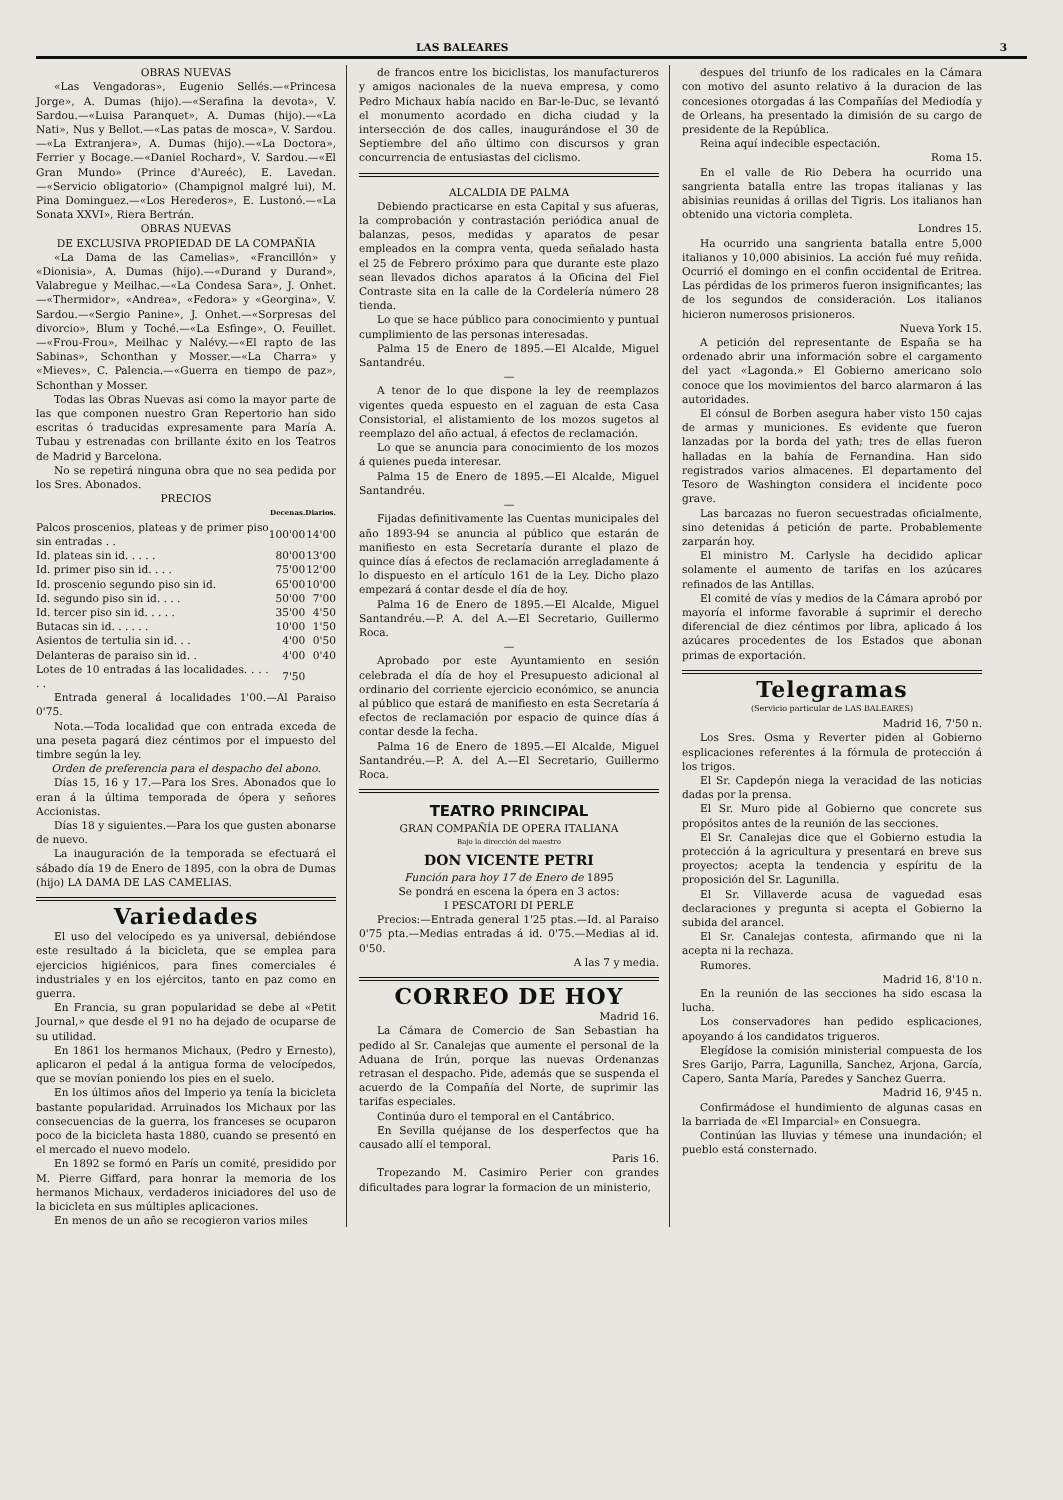LAS BALEARES 3
OBRAS NUEVAS
«Las Vengadoras», Eugenio Sellés.—«Princesa Jorge», A. Dumas (hijo).—«Serafina la devota», V. Sardou.—«Luisa Paranquet», A. Dumas (hijo).—«La Nati», Nus y Bellot.—«Las patas de mosca», V. Sardou.—«La Extranjera», A. Dumas (hijo).—«La Doctora», Ferrier y Bocage.—«Daniel Rochard», V. Sardou.—«El Gran Mundo» (Prince d'Aureéc), E. Lavedan.—«Servicio obligatorio» (Champignol malgré lui), M. Pina Dominguez.—«Los Herederos», E. Lustonó.—«La Sonata XXVI», Riera Bertrán.
OBRAS NUEVAS
DE EXCLUSIVA PROPIEDAD DE LA COMPAÑIA
«La Dama de las Camelias», «Francillón» y «Dionisia», A. Dumas (hijo).—«Durand y Durand», Valabregue y Meilhac.—«La Condesa Sara», J. Onhet.—«Thermidor», «Andrea», «Fedora» y «Georgina», V. Sardou.—«Sergio Panine», J. Onhet.—«Sorpresas del divorcio», Blum y Toché.—«La Esfinge», O. Feuillet.—«Frou-Frou», Meilhac y Nalévy.—«El rapto de las Sabinas», Schonthan y Mosser.—«La Charra» y «Mieves», C. Palencia.—«Guerra en tiempo de paz», Schonthan y Mosser.
Todas las Obras Nuevas asi como la mayor parte de las que componen nuestro Gran Repertorio han sido escritas ó traducidas expresamente para María A. Tubau y estrenadas con brillante éxito en los Teatros de Madrid y Barcelona.
No se repetirá ninguna obra que no sea pedida por los Sres. Abonados.
PRECIOS
| | Decenas. | Diarios. |
| --- | --- | --- |
| Palcos proscenios, plateas y de primer piso sin entradas . . | 100'00 | 14'00 |
| Id. plateas sin id. . . . . | 80'00 | 13'00 |
| Id. primer piso sin id. . . . | 75'00 | 12'00 |
| Id. proscenio segundo piso sin id. | 65'00 | 10'00 |
| Id. segundo piso sin id. . . . | 50'00 | 7'00 |
| Id. tercer piso sin id. . . . . | 35'00 | 4'50 |
| Butacas sin id. . . . . . | 10'00 | 1'50 |
| Asientos de tertulia sin id. . . | 4'00 | 0'50 |
| Delanteras de paraiso sin id. . | 4'00 | 0'40 |
| Lotes de 10 entradas á las localidades. . . . . . | 7'50 | |
Entrada general á localidades 1'00.—Al Paraiso 0'75.
Nota.—Toda localidad que con entrada exceda de una peseta pagará diez céntimos por el impuesto del timbre según la ley.
Orden de preferencia para el despacho del abono.
Días 15, 16 y 17.—Para los Sres. Abonados que lo eran á la última temporada de ópera y señores Accionistas.
Días 18 y siguientes.—Para los que gusten abonarse de nuevo.
La inauguración de la temporada se efectuará el sábado día 19 de Enero de 1895, con la obra de Dumas (hijo) LA DAMA DE LAS CAMELIAS.
Variedades
El uso del velocípedo es ya universal, debiéndose este resultado á la bicicleta, que se emplea para ejercicios higiénicos, para fines comerciales é industriales y en los ejércitos, tanto en paz como en guerra.
En Francia, su gran popularidad se debe al «Petit Journal,» que desde el 91 no ha dejado de ocuparse de su utilidad.
En 1861 los hermanos Michaux, (Pedro y Ernesto), aplicaron el pedal á la antigua forma de velocípedos, que se movían poniendo los pies en el suelo.
En los últimos años del Imperio ya tenía la bicicleta bastante popularidad. Arruinados los Michaux por las consecuencias de la guerra, los franceses se ocuparon poco de la bicicleta hasta 1880, cuando se presentó en el mercado el nuevo modelo.
En 1892 se formó en París un comité, presidido por M. Pierre Giffard, para honrar la memoria de los hermanos Michaux, verdaderos iniciadores del uso de la bicicleta en sus múltiples aplicaciones.
En menos de un año se recogieron varios miles
de francos entre los biciclistas, los manufactureros y amigos nacionales de la nueva empresa, y como Pedro Michaux había nacido en Bar-le-Duc, se levantó el monumento acordado en dicha ciudad y la intersección de dos calles, inaugurándose el 30 de Septiembre del año último con discursos y gran concurrencia de entusiastas del ciclismo.
ALCALDIA DE PALMA
Debiendo practicarse en esta Capital y sus afueras, la comprobación y contrastación periódica anual de balanzas, pesos, medidas y aparatos de pesar empleados en la compra venta, queda señalado hasta el 25 de Febrero próximo para que durante este plazo sean llevados dichos aparatos á la Oficina del Fiel Contraste sita en la calle de la Cordelería número 28 tienda.
Lo que se hace público para conocimiento y puntual cumplimiento de las personas interesadas.
Palma 15 de Enero de 1895.—El Alcalde, Miguel Santandréu.
—
A tenor de lo que dispone la ley de reemplazos vigentes queda espuesto en el zaguan de esta Casa Consistorial, el alistamiento de los mozos sugetos al reemplazo del año actual, á efectos de reclamación.
Lo que se anuncia para conocimiento de los mozos á quienes pueda interesar.
Palma 15 de Enero de 1895.—El Alcalde, Miguel Santandréu.
—
Fijadas definitivamente las Cuentas municipales del año 1893-94 se anuncia al público que estarán de manifiesto en esta Secretaría durante el plazo de quince días á efectos de reclamación arregladamente á lo dispuesto en el artículo 161 de la Ley. Dicho plazo empezará á contar desde el día de hoy.
Palma 16 de Enero de 1895.—El Alcalde, Miguel Santandréu.—P. A. del A.—El Secretario, Guillermo Roca.
—
Aprobado por este Ayuntamiento en sesión celebrada el día de hoy el Presupuesto adicional al ordinario del corriente ejercicio económico, se anuncia al público que estará de manifiesto en esta Secretaría á efectos de reclamación por espacio de quince días á contar desde la fecha.
Palma 16 de Enero de 1895.—El Alcalde, Miguel Santandréu.—P. A. del A.—El Secretario, Guillermo Roca.
TEATRO PRINCIPAL
GRAN COMPAÑÍA DE OPERA ITALIANA
Bajo la dirección del maestro
DON VICENTE PETRI
Función para hoy 17 de Enero de 1895
Se pondrá en escena la ópera en 3 actos:
I PESCATORI DI PERLE
Precios:—Entrada general 1'25 ptas.—Id. al Paraiso 0'75 pta.—Medias entradas á id. 0'75.—Medias al id. 0'50.
A las 7 y media.
CORREO DE HOY
Madrid 16.
La Cámara de Comercio de San Sebastian ha pedido al Sr. Canalejas que aumente el personal de la Aduana de Irún, porque las nuevas Ordenanzas retrasan el despacho. Pide, además que se suspenda el acuerdo de la Compañía del Norte, de suprimir las tarifas especiales.
Continúa duro el temporal en el Cantábrico.
En Sevilla quéjanse de los desperfectos que ha causado allí el temporal.
Paris 16.
Tropezando M. Casimiro Perier con grandes dificultades para lograr la formacion de un ministerio,
despues del triunfo de los radicales en la Cámara con motivo del asunto relativo á la duracion de las concesiones otorgadas á las Compañías del Mediodía y de Orleans, ha presentado la dimisión de su cargo de presidente de la República.
Reina aquí indecible espectación.
Roma 15.
En el valle de Rio Debera ha ocurrido una sangrienta batalla entre las tropas italianas y las abisinias reunidas á orillas del Tigris. Los italianos han obtenido una victoria completa.
Londres 15.
Ha ocurrido una sangrienta batalla entre 5,000 italianos y 10,000 abisinios. La acción fué muy reñida. Ocurrió el domingo en el confin occidental de Eritrea. Las pérdidas de los primeros fueron insignificantes; las de los segundos de consideración. Los italianos hicieron numerosos prisioneros.
Nueva York 15.
A petición del representante de España se ha ordenado abrir una información sobre el cargamento del yact «Lagonda.» El Gobierno americano solo conoce que los movimientos del barco alarmaron á las autoridades.
El cónsul de Borben asegura haber visto 150 cajas de armas y municiones. Es evidente que fueron lanzadas por la borda del yath; tres de ellas fueron halladas en la bahía de Fernandina. Han sido registrados varios almacenes. El departamento del Tesoro de Washington considera el incidente poco grave.
Las barcazas no fueron secuestradas oficialmente, sino detenidas á petición de parte. Probablemente zarparán hoy.
El ministro M. Carlysle ha decidido aplicar solamente el aumento de tarifas en los azúcares refinados de las Antillas.
El comité de vías y medios de la Cámara aprobó por mayoría el informe favorable á suprimir el derecho diferencial de diez céntimos por libra, aplicado á los azúcares procedentes de los Estados que abonan primas de exportación.
Telegramas
(Servicio particular de LAS BALEARES)
Madrid 16, 7'50 n.
Los Sres. Osma y Reverter piden al Gobierno esplicaciones referentes á la fórmula de protección á los trigos.
El Sr. Capdepón niega la veracidad de las noticias dadas por la prensa.
El Sr. Muro pide al Gobierno que concrete sus propósitos antes de la reunión de las secciones.
El Sr. Canalejas dice que el Gobierno estudia la protección á la agricultura y presentará en breve sus proyectos; acepta la tendencia y espíritu de la proposición del Sr. Lagunilla.
El Sr. Villaverde acusa de vaguedad esas declaraciones y pregunta si acepta el Gobierno la subida del arancel.
El Sr. Canalejas contesta, afirmando que ni la acepta ni la rechaza.
Rumores.
Madrid 16, 8'10 n.
En la reunión de las secciones ha sido escasa la lucha.
Los conservadores han pedido esplicaciones, apoyando á los candidatos trigueros.
Elegídose la comisión ministerial compuesta de los Sres Garijo, Parra, Lagunilla, Sanchez, Arjona, García, Capero, Santa María, Paredes y Sanchez Guerra.
Madrid 16, 9'45 n.
Confirmádose el hundimiento de algunas casas en la barriada de «El Imparcial» en Consuegra.
Continúan las lluvias y témese una inundación; el pueblo está consternado.